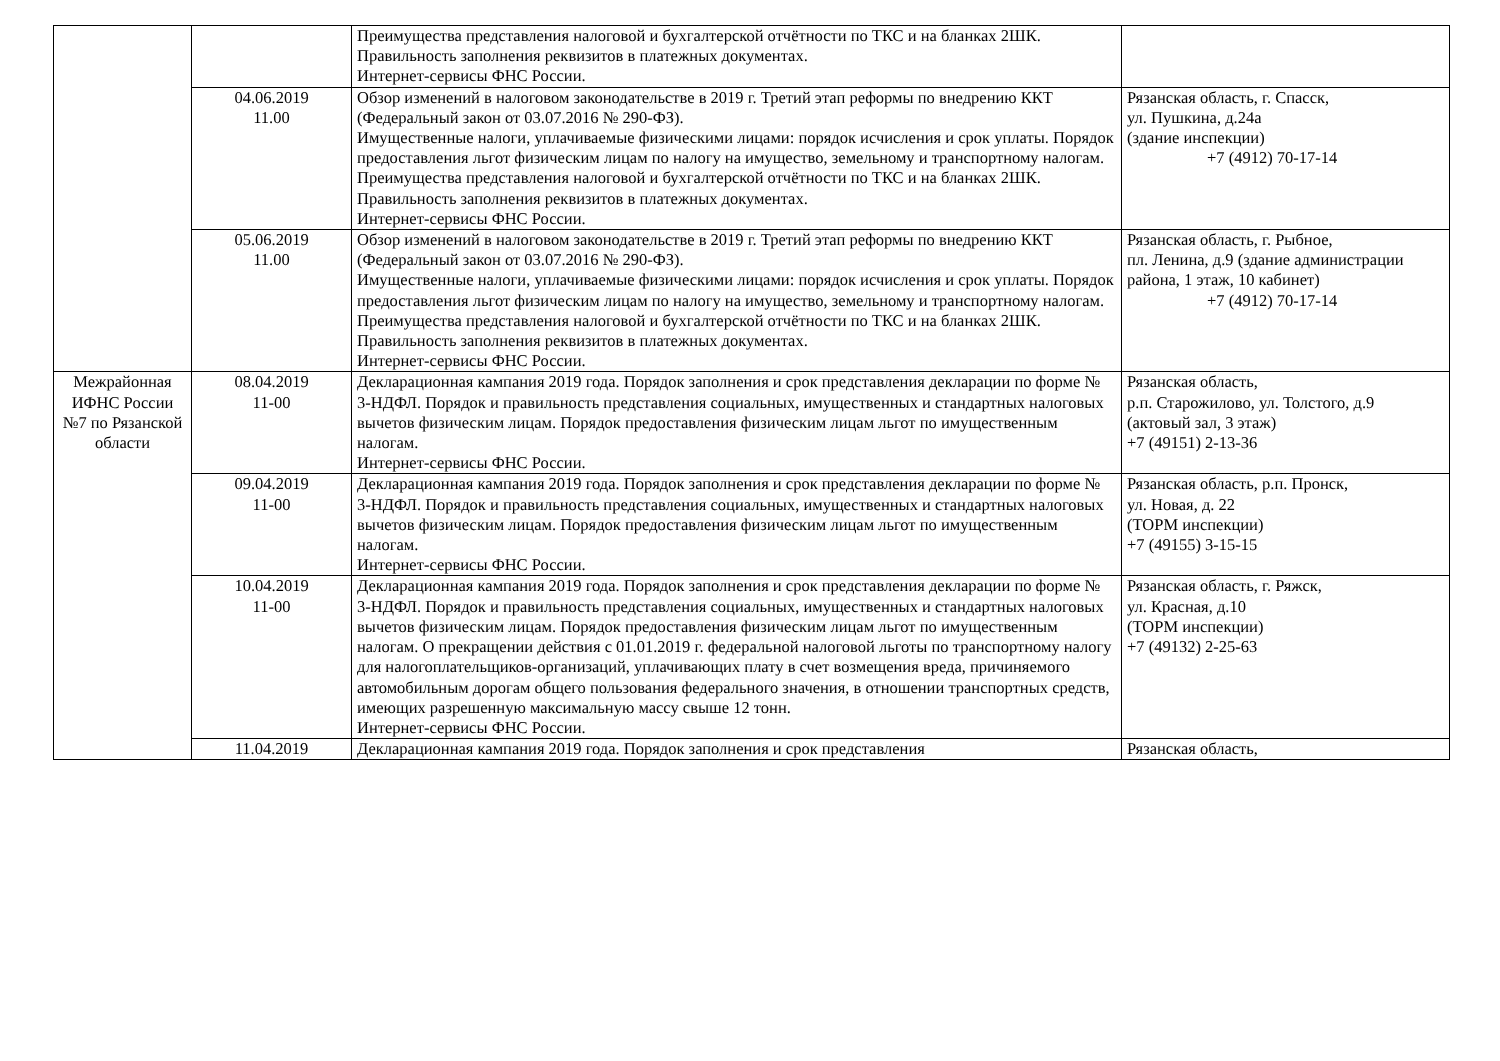| | | Преимущества представления налоговой и бухгалтерской отчётности по ТКС и на бланках 2ШК. Правильность заполнения реквизитов в платежных документах. Интернет-сервисы ФНС России. | |
| | 04.06.2019 11.00 | Обзор изменений в налоговом законодательстве в 2019 г. Третий этап реформы по внедрению ККТ (Федеральный закон от 03.07.2016 № 290-ФЗ). Имущественные налоги, уплачиваемые физическими лицами: порядок исчисления и срок уплаты. Порядок предоставления льгот физическим лицам по налогу на имущество, земельному и транспортному налогам. Преимущества представления налоговой и бухгалтерской отчётности по ТКС и на бланках 2ШК. Правильность заполнения реквизитов в платежных документах. Интернет-сервисы ФНС России. | Рязанская область, г. Спасск, ул. Пушкина, д.24а (здание инспекции) +7 (4912) 70-17-14 |
| | 05.06.2019 11.00 | Обзор изменений в налоговом законодательстве в 2019 г. Третий этап реформы по внедрению ККТ (Федеральный закон от 03.07.2016 № 290-ФЗ). Имущественные налоги, уплачиваемые физическими лицами: порядок исчисления и срок уплаты. Порядок предоставления льгот физическим лицам по налогу на имущество, земельному и транспортному налогам. Преимущества представления налоговой и бухгалтерской отчётности по ТКС и на бланках 2ШК. Правильность заполнения реквизитов в платежных документах. Интернет-сервисы ФНС России. | Рязанская область, г. Рыбное, пл. Ленина, д.9 (здание администрации района, 1 этаж, 10 кабинет) +7 (4912) 70-17-14 |
| Межрайонная ИФНС России №7 по Рязанской области | 08.04.2019 11-00 | Декларационная кампания 2019 года. Порядок заполнения и срок представления декларации по форме № 3-НДФЛ. Порядок и правильность представления социальных, имущественных и стандартных налоговых вычетов физическим лицам. Порядок предоставления физическим лицам льгот по имущественным налогам. Интернет-сервисы ФНС России. | Рязанская область, р.п. Старожилово, ул. Толстого, д.9 (актовый зал, 3 этаж) +7 (49151) 2-13-36 |
| | 09.04.2019 11-00 | Декларационная кампания 2019 года. Порядок заполнения и срок представления декларации по форме № 3-НДФЛ. Порядок и правильность представления социальных, имущественных и стандартных налоговых вычетов физическим лицам. Порядок предоставления физическим лицам льгот по имущественным налогам. Интернет-сервисы ФНС России. | Рязанская область, р.п. Пронск, ул. Новая, д. 22 (ТОРМ инспекции) +7 (49155) 3-15-15 |
| | 10.04.2019 11-00 | Декларационная кампания 2019 года. Порядок заполнения и срок представления декларации по форме № 3-НДФЛ. Порядок и правильность представления социальных, имущественных и стандартных налоговых вычетов физическим лицам. Порядок предоставления физическим лицам льгот по имущественным налогам. О прекращении действия с 01.01.2019 г. федеральной налоговой льготы по транспортному налогу для налогоплательщиков-организаций, уплачивающих плату в счет возмещения вреда, причиняемого автомобильным дорогам общего пользования федерального значения, в отношении транспортных средств, имеющих разрешенную максимальную массу свыше 12 тонн. Интернет-сервисы ФНС России. | Рязанская область, г. Ряжск, ул. Красная, д.10 (ТОРМ инспекции) +7 (49132) 2-25-63 |
| | 11.04.2019 | Декларационная кампания 2019 года. Порядок заполнения и срок представления | Рязанская область, |